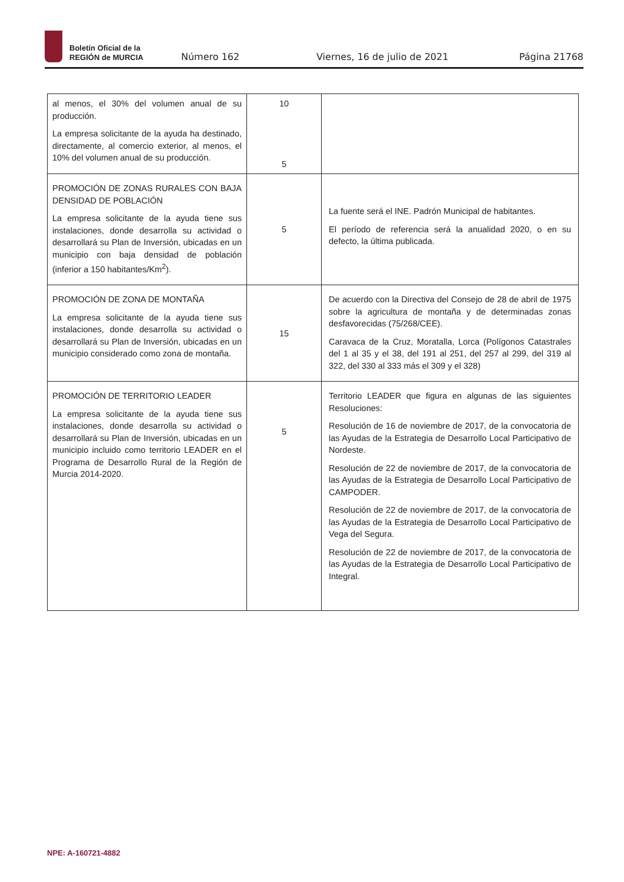Boletín Oficial de la
REGIÓN de MURCIA
Número 162 Viernes, 16 de julio de 2021 Página 21768
| al menos, el 30% del volumen anual de su producción. La empresa solicitante de la ayuda ha destinado, directamente, al comercio exterior, al menos, el 10% del volumen anual de su producción. | 10 5 | |
| PROMOCIÓN DE ZONAS RURALES CON BAJA DENSIDAD DE POBLACIÓN La empresa solicitante de la ayuda tiene sus instalaciones, donde desarrolla su actividad o desarrollará su Plan de Inversión, ubicadas en un municipio con baja densidad de población (inferior a 150 habitantes/Km<sup>2</sup>). | 5 | La fuente será el INE. Padrón Municipal de habitantes. El período de referencia será la anualidad 2020, o en su defecto, la última publicada. |
| PROMOCIÓN DE ZONA DE MONTAÑA La empresa solicitante de la ayuda tiene sus instalaciones, donde desarrolla su actividad o desarrollará su Plan de Inversión, ubicadas en un municipio considerado como zona de montaña. | 15 | De acuerdo con la Directiva del Consejo de 28 de abril de 1975 sobre la agricultura de montaña y de determinadas zonas desfavorecidas (75/268/CEE). Caravaca de la Cruz, Moratalla, Lorca (Polígonos Catastrales del 1 al 35 y el 38, del 191 al 251, del 257 al 299, del 319 al 322, del 330 al 333 más el 309 y el 328) |
| PROMOCIÓN DE TERRITORIO LEADER La empresa solicitante de la ayuda tiene sus instalaciones, donde desarrolla su actividad o desarrollará su Plan de Inversión, ubicadas en un municipio incluido como territorio LEADER en el Programa de Desarrollo Rural de la Región de Murcia 2014-2020. | 5 | Territorio LEADER que figura en algunas de las siguientes Resoluciones: Resolución de 16 de noviembre de 2017, de la convocatoria de las Ayudas de la Estrategia de Desarrollo Local Participativo de Nordeste. Resolución de 22 de noviembre de 2017, de la convocatoria de las Ayudas de la Estrategia de Desarrollo Local Participativo de CAMPODER. Resolución de 22 de noviembre de 2017, de la convocatoria de las Ayudas de la Estrategia de Desarrollo Local Participativo de Vega del Segura. Resolución de 22 de noviembre de 2017, de la convocatoria de las Ayudas de la Estrategia de Desarrollo Local Participativo de Integral. |
NPE: A-160721-4882